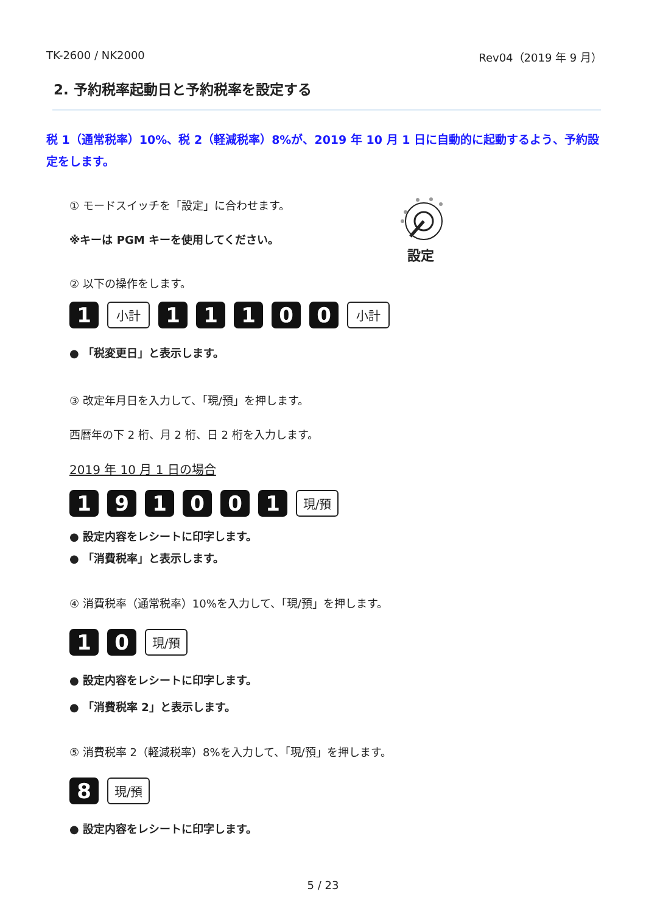TK-2600 / NK2000 Rev04（2019 年 9 月）
2. 予約税率起動日と予約税率を設定する
税 1（通常税率）10%、税 2（軽減税率）8%が、2019 年 10 月 1 日に自動的に起動するよう、予約設定をします。
① モードスイッチを「設定」に合わせます。
※キーは PGM キーを使用してください。
設定
② 以下の操作をします。
1 小計 11100 小計
● 「税変更日」と表示します。
③ 改定年月日を入力して、「現/預」を押します。
西暦年の下 2 桁、月 2 桁、日 2 桁を入力します。
2019 年 10 月 1 日の場合
191001 現/預
● 設定内容をレシートに印字します。
● 「消費税率」と表示します。
④ 消費税率（通常税率）10%を入力して、「現/預」を押します。
10 現/預
● 設定内容をレシートに印字します。
● 「消費税率 2」と表示します。
⑤ 消費税率 2（軽減税率）8%を入力して、「現/預」を押します。
8 現/預
● 設定内容をレシートに印字します。
5 / 23